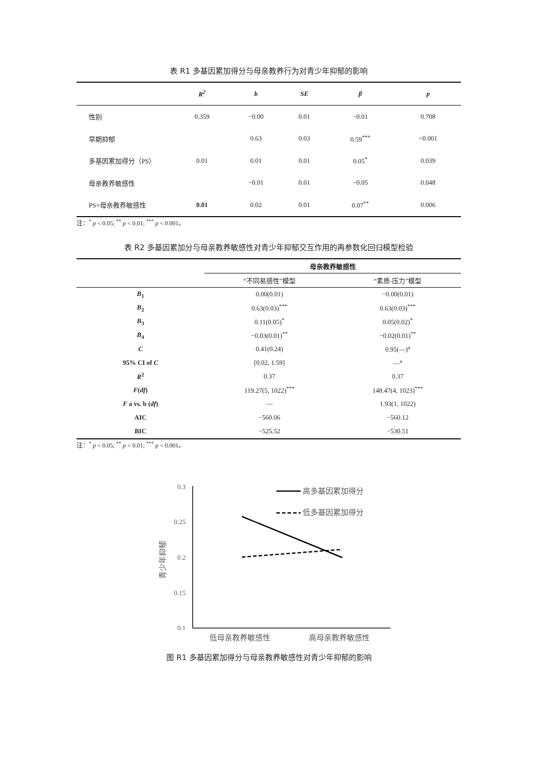表 R1 多基因累加得分与母亲教养行为对青少年抑郁的影响
| | R<sup>2</sup> | b | SE | β | p |
| --- | --- | --- | --- | --- | --- |
| 性别 | 0.359 | −0.00 | 0.01 | −0.01 | 0.708 |
| 早期抑郁 | | 0.63 | 0.03 | 0.59<sup>***</sup> | <0.001 |
| 多基因累加得分（PS） | 0.01 | 0.01 | 0.01 | 0.05<sup>*</sup> | 0.039 |
| 母亲教养敏感性 | | −0.01 | 0.01 | −0.05 | 0.048 |
| PS×母亲教养敏感性 | 0.01 | 0.02 | 0.01 | 0.07<sup>**</sup> | 0.006 |
注：<sup>*</sup> p < 0.05; <sup>**</sup> p < 0.01; <sup>***</sup> p < 0.001。
表 R2 多基因累加分与母亲教养敏感性对青少年抑郁交互作用的再参数化回归模型检验
| | 母亲教养敏感性 | |
| | “不同易感性”模型 | “素质-压力”模型 |
| B<sub>1</sub> | 0.00(0.01) | −0.00(0.01) |
| B<sub>2</sub> | 0.63(0.03)<sup>***</sup> | 0.63(0.03)<sup>***</sup> |
| B<sub>3</sub> | 0.11(0.05)<sup>*</sup> | 0.05(0.02)<sup>*</sup> |
| B<sub>4</sub> | −0.03(0.01)<sup>**</sup> | −0.02(0.01)<sup>**</sup> |
| C | 0.41(0.24) | 0.95(—)<sup>a</sup> |
| 95% CI of C | [0.02, 1.59] | —<sup>a</sup> |
| R<sup>2</sup> | 0.37 | 0.37 |
| F ( df ) | 119.27(5, 1022)<sup>***</sup> | 148.47(4, 1023)<sup>***</sup> |
| F a vs. b ( df ) | — | 1.93(1, 1022) |
| AIC | −560.06 | −560.12 |
| BIC | −525.52 | −530.51 |
注：<sup>*</sup> p < 0.05; <sup>**</sup> p < 0.01; <sup>***</sup> p < 0.001。
0.3
0.25
0.2
0.15
0.1
高多基因累加得分
低多基因累加得分
低母亲教养敏感性
高母亲教养敏感性
青少年抑郁
图 R1 多基因累加得分与母亲教养敏感性对青少年抑郁的影响